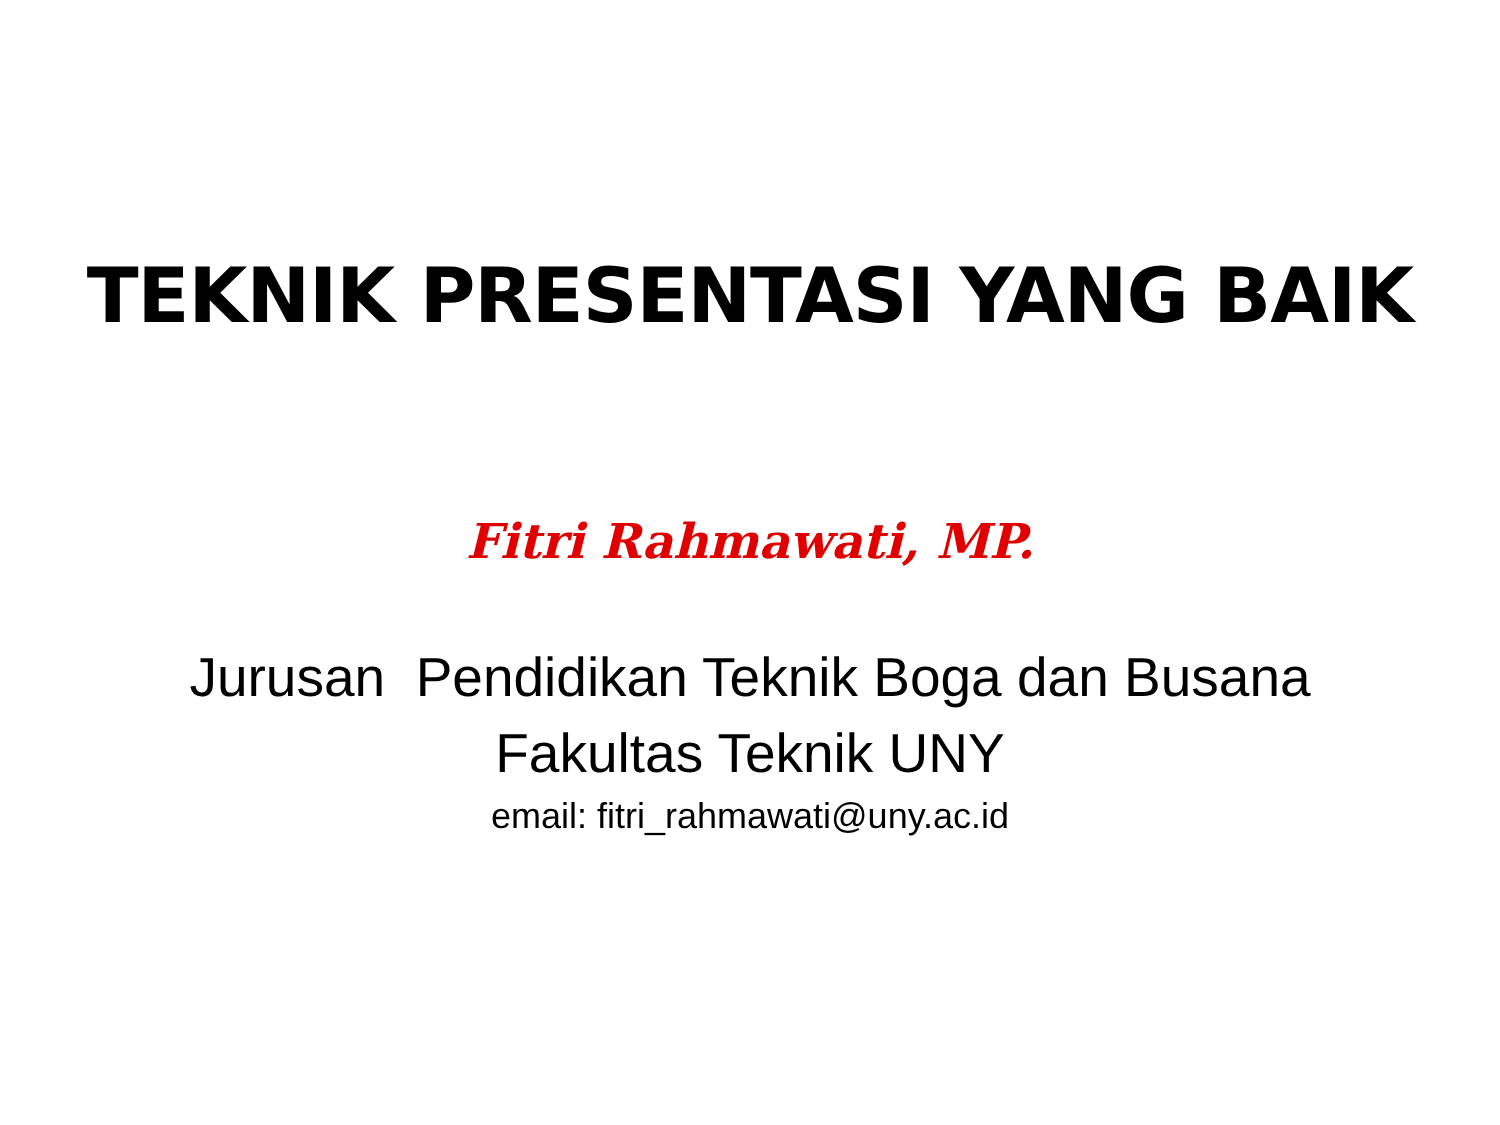TEKNIK PRESENTASI YANG BAIK
Fitri Rahmawati, MP.
Jurusan Pendidikan Teknik Boga dan Busana
Fakultas Teknik UNY
email: fitri_rahmawati@uny.ac.id